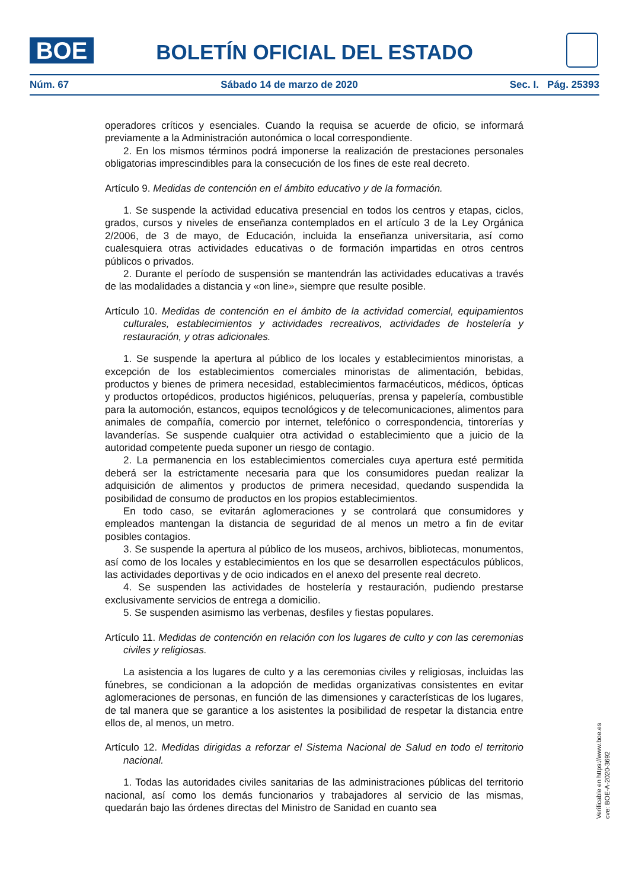BOE
BOLETÍN OFICIAL DEL ESTADO
Núm. 67 Sábado 14 de marzo de 2020 Sec. I. Pág. 25393
operadores críticos y esenciales. Cuando la requisa se acuerde de oficio, se informará previamente a la Administración autonómica o local correspondiente.
2. En los mismos términos podrá imponerse la realización de prestaciones personales obligatorias imprescindibles para la consecución de los fines de este real decreto.
Artículo 9. Medidas de contención en el ámbito educativo y de la formación.
1. Se suspende la actividad educativa presencial en todos los centros y etapas, ciclos, grados, cursos y niveles de enseñanza contemplados en el artículo 3 de la Ley Orgánica 2/2006, de 3 de mayo, de Educación, incluida la enseñanza universitaria, así como cualesquiera otras actividades educativas o de formación impartidas en otros centros públicos o privados.
2. Durante el período de suspensión se mantendrán las actividades educativas a través de las modalidades a distancia y «on line», siempre que resulte posible.
Artículo 10. Medidas de contención en el ámbito de la actividad comercial, equipamientos culturales, establecimientos y actividades recreativos, actividades de hostelería y restauración, y otras adicionales.
1. Se suspende la apertura al público de los locales y establecimientos minoristas, a excepción de los establecimientos comerciales minoristas de alimentación, bebidas, productos y bienes de primera necesidad, establecimientos farmacéuticos, médicos, ópticas y productos ortopédicos, productos higiénicos, peluquerías, prensa y papelería, combustible para la automoción, estancos, equipos tecnológicos y de telecomunicaciones, alimentos para animales de compañía, comercio por internet, telefónico o correspondencia, tintorerías y lavanderías. Se suspende cualquier otra actividad o establecimiento que a juicio de la autoridad competente pueda suponer un riesgo de contagio.
2. La permanencia en los establecimientos comerciales cuya apertura esté permitida deberá ser la estrictamente necesaria para que los consumidores puedan realizar la adquisición de alimentos y productos de primera necesidad, quedando suspendida la posibilidad de consumo de productos en los propios establecimientos.
En todo caso, se evitarán aglomeraciones y se controlará que consumidores y empleados mantengan la distancia de seguridad de al menos un metro a fin de evitar posibles contagios.
3. Se suspende la apertura al público de los museos, archivos, bibliotecas, monumentos, así como de los locales y establecimientos en los que se desarrollen espectáculos públicos, las actividades deportivas y de ocio indicados en el anexo del presente real decreto.
4. Se suspenden las actividades de hostelería y restauración, pudiendo prestarse exclusivamente servicios de entrega a domicilio.
5. Se suspenden asimismo las verbenas, desfiles y fiestas populares.
Artículo 11. Medidas de contención en relación con los lugares de culto y con las ceremonias civiles y religiosas.
La asistencia a los lugares de culto y a las ceremonias civiles y religiosas, incluidas las fúnebres, se condicionan a la adopción de medidas organizativas consistentes en evitar aglomeraciones de personas, en función de las dimensiones y características de los lugares, de tal manera que se garantice a los asistentes la posibilidad de respetar la distancia entre ellos de, al menos, un metro.
Artículo 12. Medidas dirigidas a reforzar el Sistema Nacional de Salud en todo el territorio nacional.
1. Todas las autoridades civiles sanitarias de las administraciones públicas del territorio nacional, así como los demás funcionarios y trabajadores al servicio de las mismas, quedarán bajo las órdenes directas del Ministro de Sanidad en cuanto sea
Verificable en https://www.boe.es
cve: BOE-A-2020-3692